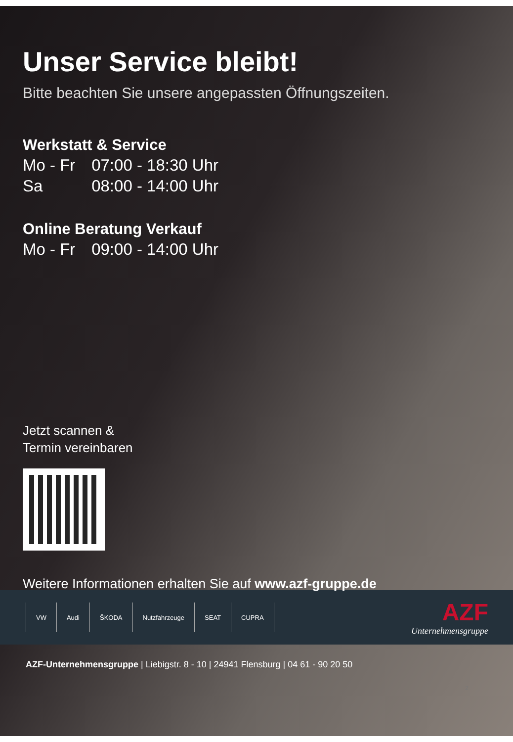Unser Service bleibt!
Bitte beachten Sie unsere angepassten Öffnungszeiten.
Werkstatt & Service
Mo - Fr 07:00 - 18:30 Uhr
Sa 08:00 - 14:00 Uhr
Online Beratung Verkauf
Mo - Fr 09:00 - 14:00 Uhr
Jetzt scannen &
Termin vereinbaren
Weitere Informationen erhalten Sie auf www.azf-gruppe.de
VW Audi ŠKODA Nutzfahrzeuge SEAT CUPRA
AZF
Unternehmensgruppe
AZF-Unternehmensgruppe | Liebigstr. 8 - 10 | 24941 Flensburg | 04 61 - 90 20 50
2